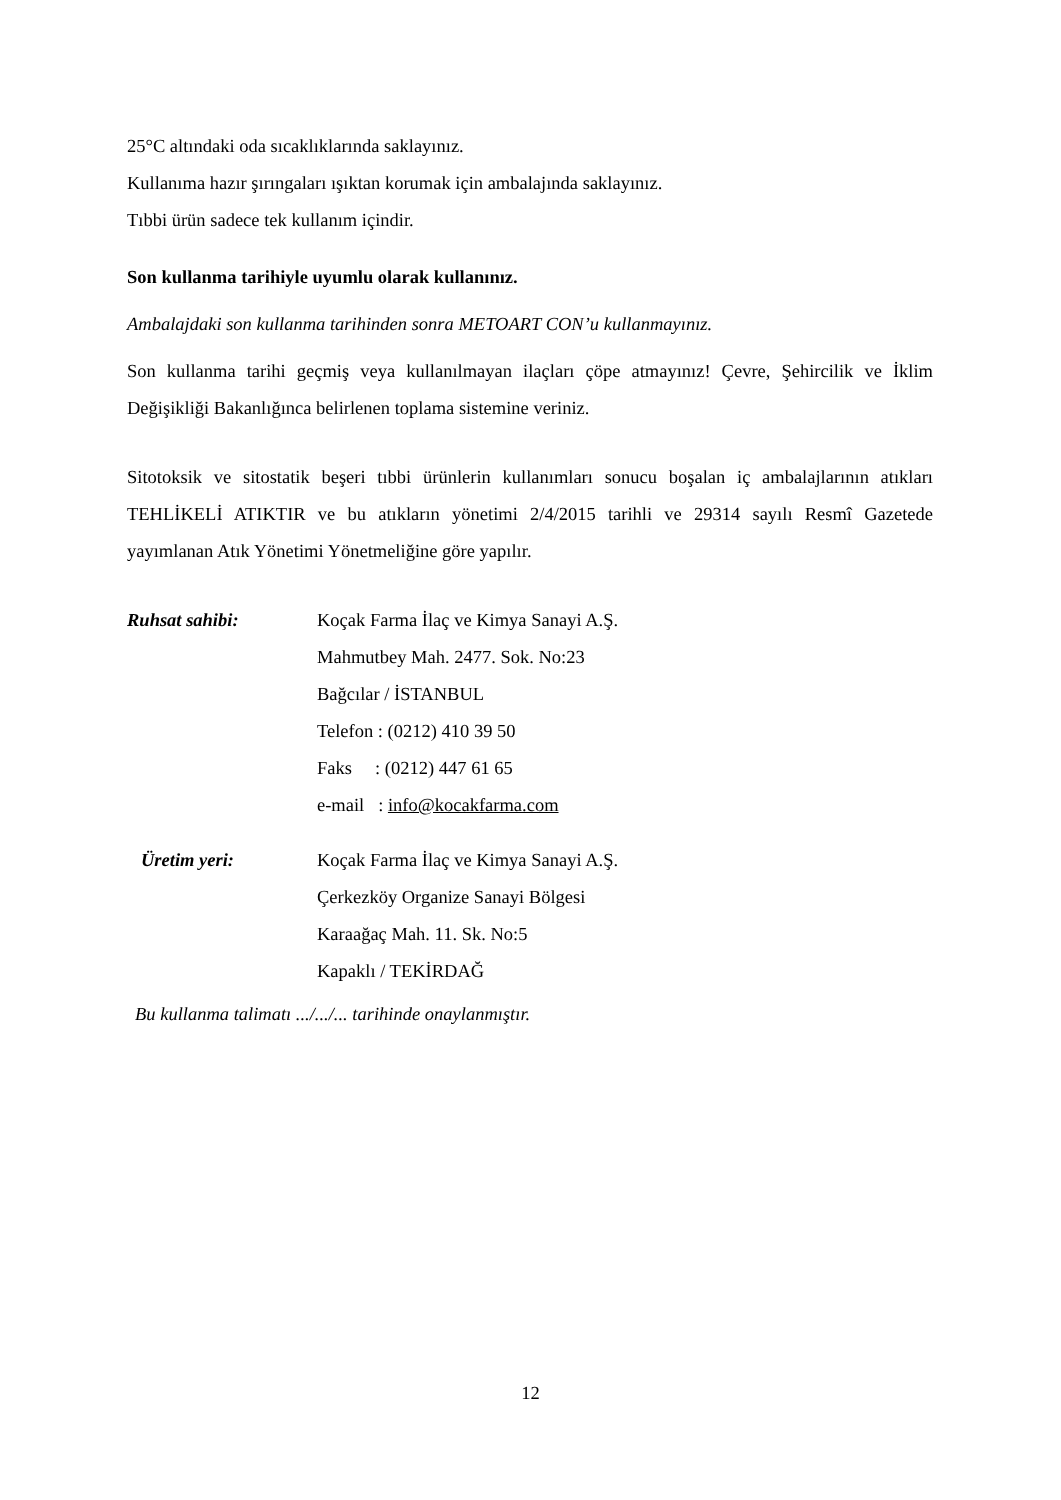25°C altındaki oda sıcaklıklarında saklayınız.
Kullanıma hazır şırıngaları ışıktan korumak için ambalajında saklayınız.
Tıbbi ürün sadece tek kullanım içindir.
Son kullanma tarihiyle uyumlu olarak kullanınız.
Ambalajdaki son kullanma tarihinden sonra METOART CON’u kullanmayınız.
Son kullanma tarihi geçmiş veya kullanılmayan ilaçları çöpe atmayınız! Çevre, Şehircilik ve İklim Değişikliği Bakanlığınca belirlenen toplama sistemine veriniz.
Sitotoksik ve sitostatik beşeri tıbbi ürünlerin kullanımları sonucu boşalan iç ambalajlarının atıkları TEHLİKELİ ATIKTIR ve bu atıkların yönetimi 2/4/2015 tarihli ve 29314 sayılı Resmî Gazetede yayımlanan Atık Yönetimi Yönetmeliğine göre yapılır.
Ruhsat sahibi: Koçak Farma İlaç ve Kimya Sanayi A.Ş.
Mahmutbey Mah. 2477. Sok. No:23
Bağcılar / İSTANBUL
Telefon : (0212) 410 39 50
Faks : (0212) 447 61 65
e-mail : info@kocakfarma.com
Üretim yeri: Koçak Farma İlaç ve Kimya Sanayi A.Ş.
Çerkezköy Organize Sanayi Bölgesi
Karaağaç Mah. 11. Sk. No:5
Kapaklı / TEKİRDAĞ
Bu kullanma talimatı .../.../... tarihinde onaylanmıştır.
12